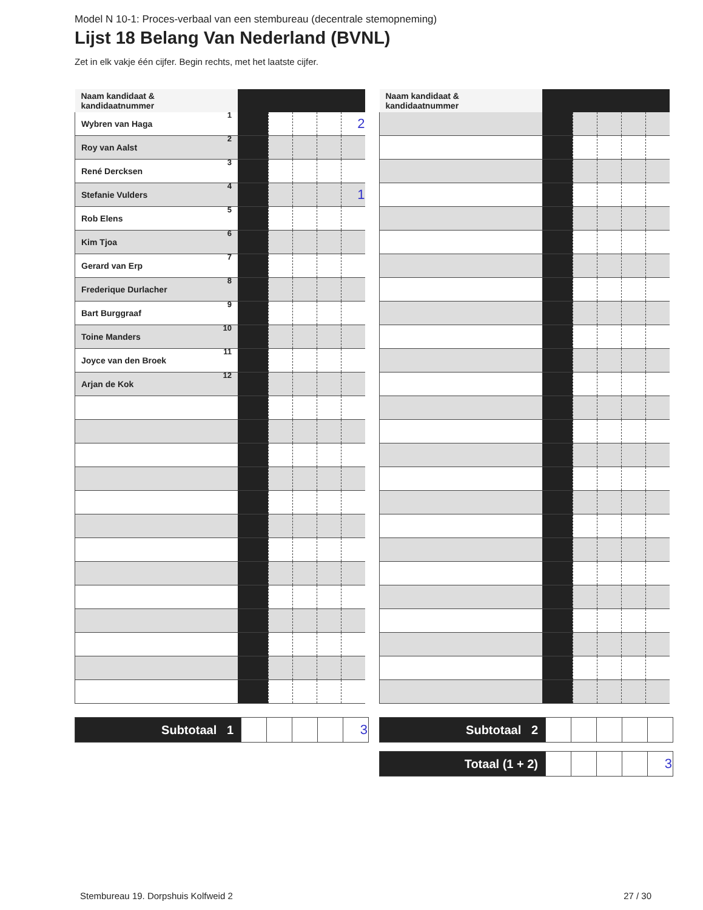Model N 10-1: Proces-verbaal van een stembureau (decentrale stemopneming)
Lijst 18 Belang Van Nederland (BVNL)
Zet in elk vakje één cijfer. Begin rechts, met het laatste cijfer.
| Naam kandidaat & kandidaatnummer | | | | | |
| --- | --- | --- | --- | --- | --- |
| Wybren van Haga 1 | | | | | 2 |
| Roy van Aalst 2 | | | | | |
| René Dercksen 3 | | | | | |
| Stefanie Vulders 4 | | | | | 1 |
| Rob Elens 5 | | | | | |
| Kim Tjoa 6 | | | | | |
| Gerard van Erp 7 | | | | | |
| Frederique Durlacher 8 | | | | | |
| Bart Burggraaf 9 | | | | | |
| Toine Manders 10 | | | | | |
| Joyce van den Broek 11 | | | | | |
| Arjan de Kok 12 | | | | | |
| Naam kandidaat & kandidaatnummer | | | | | |
| --- | --- | --- | --- | --- | --- |
| Subtotaal 1 | | | | | 3 |
| Subtotaal 2 | | | | | |
| Totaal (1 + 2) | | | | | 3 |
Stembureau 19. Dorpshuis Kolfweid 2 27 / 30